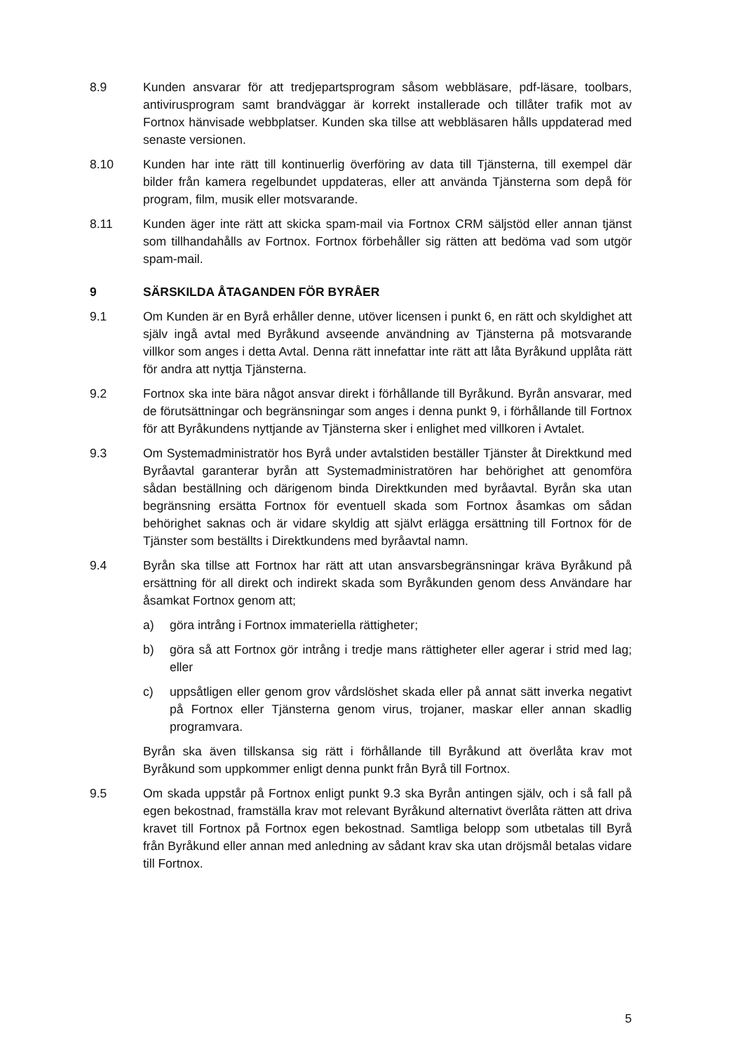8.9 Kunden ansvarar för att tredjepartsprogram såsom webbläsare, pdf-läsare, toolbars, antivirusprogram samt brandväggar är korrekt installerade och tillåter trafik mot av Fortnox hänvisade webbplatser. Kunden ska tillse att webbläsaren hålls uppdaterad med senaste versionen.
8.10 Kunden har inte rätt till kontinuerlig överföring av data till Tjänsterna, till exempel där bilder från kamera regelbundet uppdateras, eller att använda Tjänsterna som depå för program, film, musik eller motsvarande.
8.11 Kunden äger inte rätt att skicka spam-mail via Fortnox CRM säljstöd eller annan tjänst som tillhandahålls av Fortnox. Fortnox förbehåller sig rätten att bedöma vad som utgör spam-mail.
9 SÄRSKILDA ÅTAGANDEN FÖR BYRÅER
9.1 Om Kunden är en Byrå erhåller denne, utöver licensen i punkt 6, en rätt och skyldighet att själv ingå avtal med Byråkund avseende användning av Tjänsterna på motsvarande villkor som anges i detta Avtal. Denna rätt innefattar inte rätt att låta Byråkund upplåta rätt för andra att nyttja Tjänsterna.
9.2 Fortnox ska inte bära något ansvar direkt i förhållande till Byråkund. Byrån ansvarar, med de förutsättningar och begränsningar som anges i denna punkt 9, i förhållande till Fortnox för att Byråkundens nyttjande av Tjänsterna sker i enlighet med villkoren i Avtalet.
9.3 Om Systemadministratör hos Byrå under avtalstiden beställer Tjänster åt Direktkund med Byråavtal garanterar byrån att Systemadministratören har behörighet att genomföra sådan beställning och därigenom binda Direktkunden med byråavtal. Byrån ska utan begränsning ersätta Fortnox för eventuell skada som Fortnox åsamkas om sådan behörighet saknas och är vidare skyldig att självt erlägga ersättning till Fortnox för de Tjänster som beställts i Direktkundens med byråavtal namn.
9.4 Byrån ska tillse att Fortnox har rätt att utan ansvarsbegränsningar kräva Byråkund på ersättning för all direkt och indirekt skada som Byråkunden genom dess Användare har åsamkat Fortnox genom att;
a) göra intrång i Fortnox immateriella rättigheter;
b) göra så att Fortnox gör intrång i tredje mans rättigheter eller agerar i strid med lag; eller
c) uppsåtligen eller genom grov vårdslöshet skada eller på annat sätt inverka negativt på Fortnox eller Tjänsterna genom virus, trojaner, maskar eller annan skadlig programvara.
Byrån ska även tillskansa sig rätt i förhållande till Byråkund att överlåta krav mot Byråkund som uppkommer enligt denna punkt från Byrå till Fortnox.
9.5 Om skada uppstår på Fortnox enligt punkt 9.3 ska Byrån antingen själv, och i så fall på egen bekostnad, framställa krav mot relevant Byråkund alternativt överlåta rätten att driva kravet till Fortnox på Fortnox egen bekostnad. Samtliga belopp som utbetalas till Byrå från Byråkund eller annan med anledning av sådant krav ska utan dröjsmål betalas vidare till Fortnox.
5